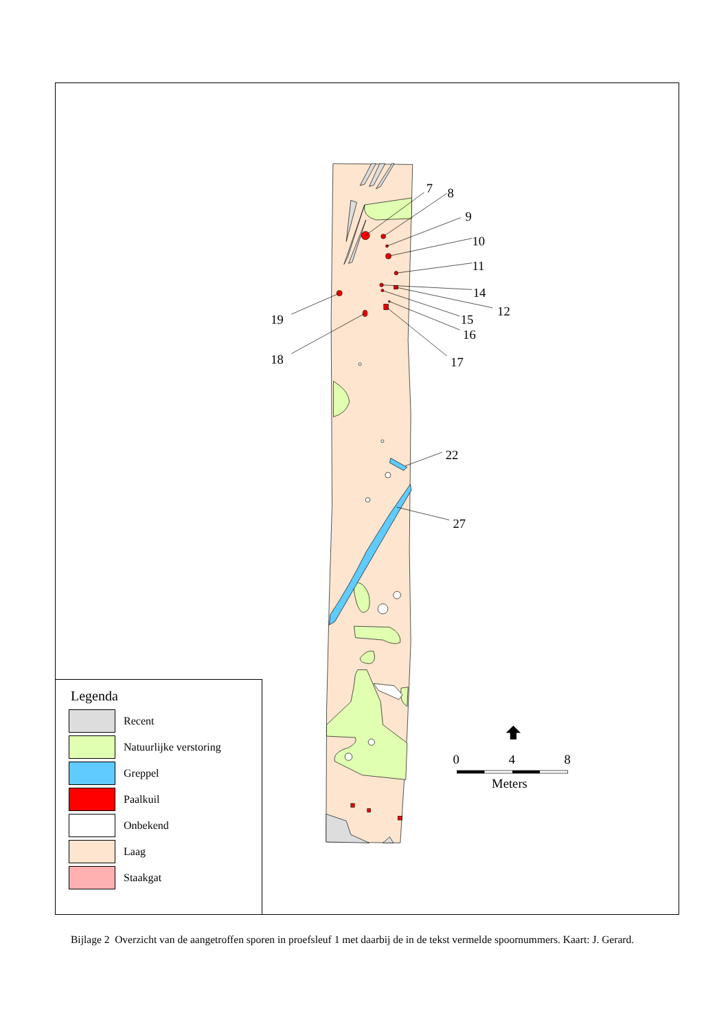7
8
9
10
11
14
12
15
16
19
18
17
22
27
0
4
8
Meters
Legenda
Recent
Natuurlijke verstoring
Greppel
Paalkuil
Onbekend
Laag
Staakgat
Bijlage 2 Overzicht van de aangetroffen sporen in proefsleuf 1 met daarbij de in de tekst vermelde spoornummers. Kaart: J. Gerard.